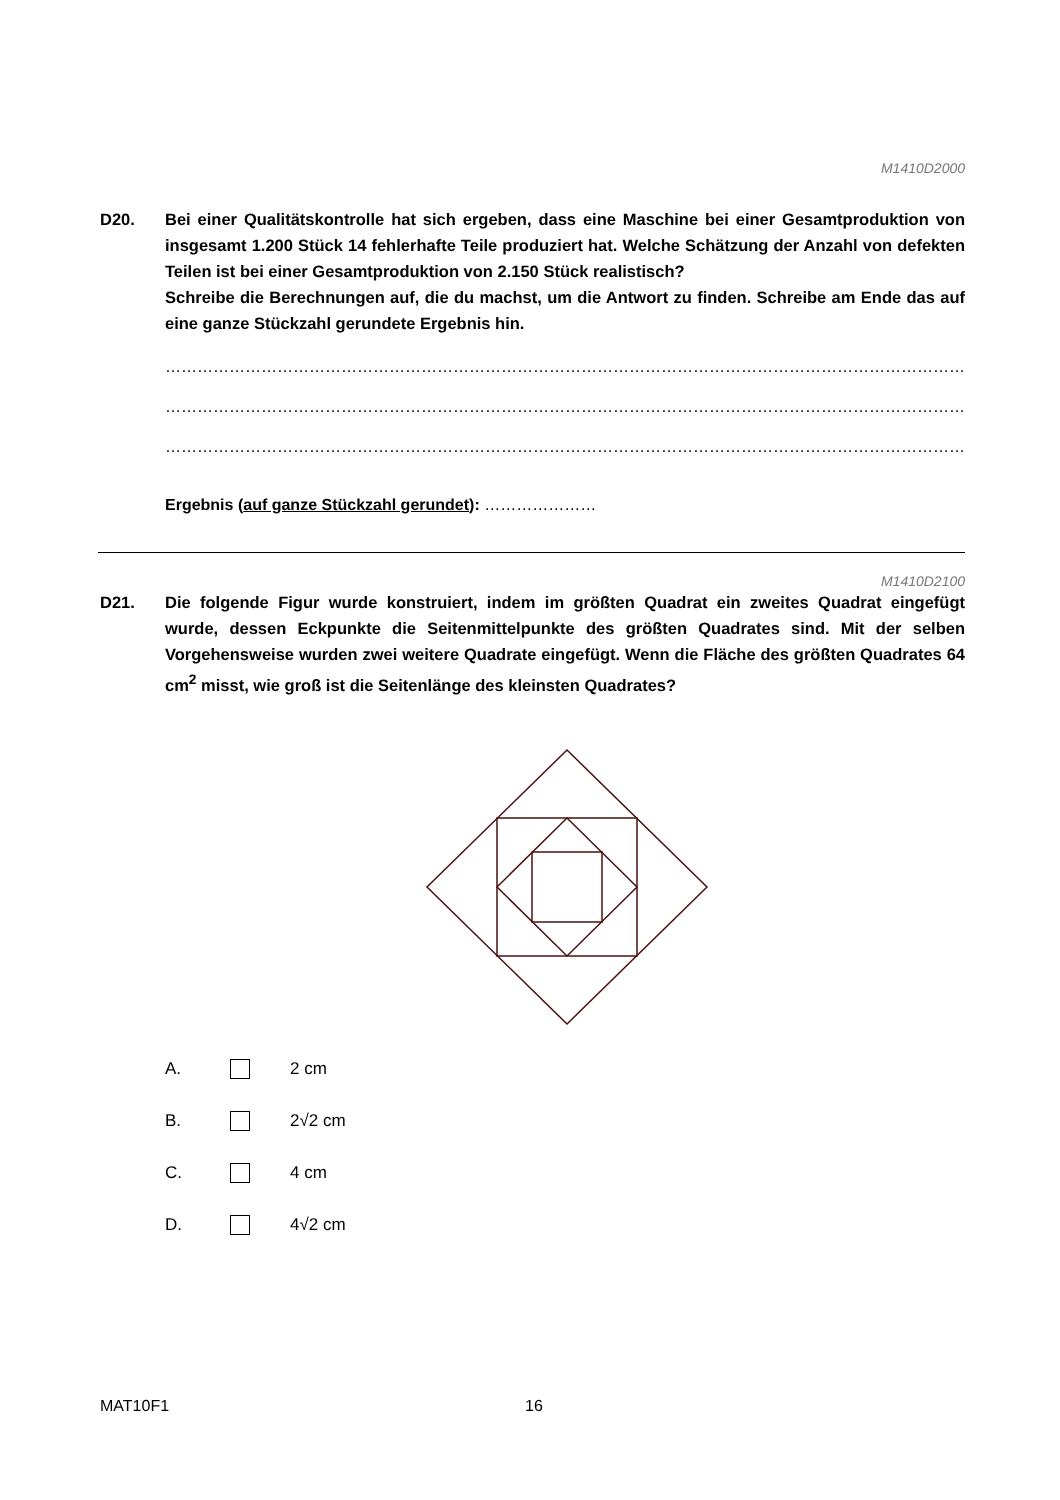M1410D2000
D20. Bei einer Qualitätskontrolle hat sich ergeben, dass eine Maschine bei einer Gesamtproduktion von insgesamt 1.200 Stück 14 fehlerhafte Teile produziert hat. Welche Schätzung der Anzahl von defekten Teilen ist bei einer Gesamtproduktion von 2.150 Stück realistisch?
Schreibe die Berechnungen auf, die du machst, um die Antwort zu finden. Schreibe am Ende das auf eine ganze Stückzahl gerundete Ergebnis hin.
……………………………………………………………………………………………………………………………………………
……………………………………………………………………………………………………………………………………………
…………………………………………………………………………………………………………………………………………
Ergebnis (auf ganze Stückzahl gerundet): …………………
M1410D2100
D21. Die folgende Figur wurde konstruiert, indem im größten Quadrat ein zweites Quadrat eingefügt wurde, dessen Eckpunkte die Seitenmittelpunkte des größten Quadrates sind. Mit der selben Vorgehensweise wurden zwei weitere Quadrate eingefügt. Wenn die Fläche des größten Quadrates 64 cm<sup>2</sup> misst, wie groß ist die Seitenlänge des kleinsten Quadrates?
A. 2 cm
B. 2√2 cm
C. 4 cm
D. 4√2 cm
MAT10F1 16